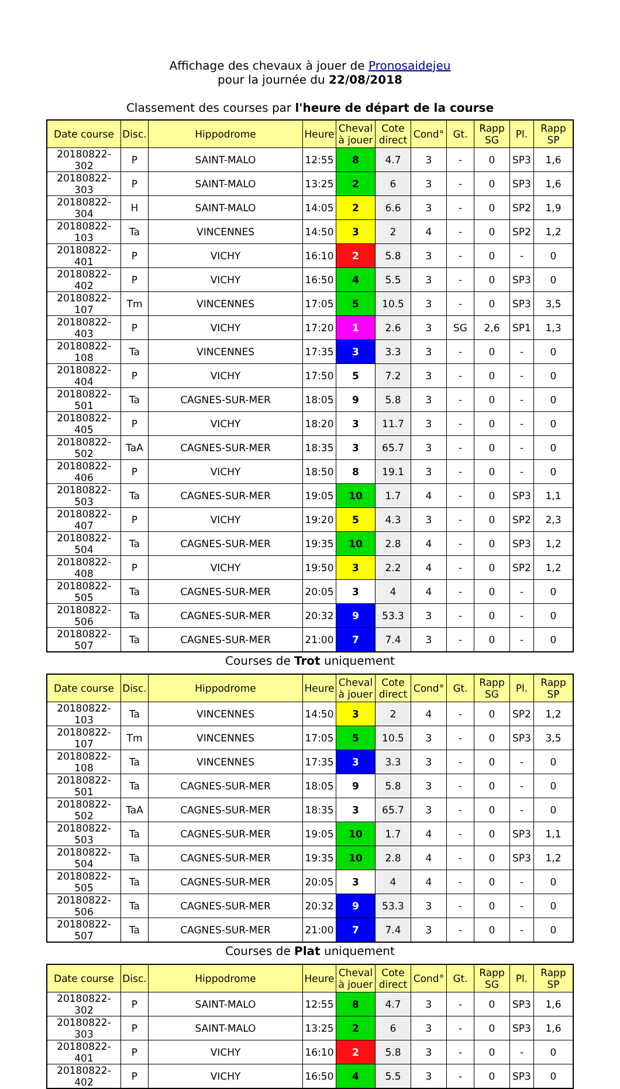Affichage des chevaux à jouer de Pronosaidejeu
pour la journée du 22/08/2018
Classement des courses par l'heure de départ de la course
| Date course | Disc. | Hippodrome | Heure | Cheval à jouer | Cote direct | Cond° | Gt. | Rapp SG | Pl. | Rapp SP |
| --- | --- | --- | --- | --- | --- | --- | --- | --- | --- | --- |
| 20180822-302 | P | SAINT-MALO | 12:55 | 8 | 4.7 | 3 | - | 0 | SP3 | 1,6 |
| 20180822-303 | P | SAINT-MALO | 13:25 | 2 | 6 | 3 | - | 0 | SP3 | 1,6 |
| 20180822-304 | H | SAINT-MALO | 14:05 | 2 | 6.6 | 3 | - | 0 | SP2 | 1,9 |
| 20180822-103 | Ta | VINCENNES | 14:50 | 3 | 2 | 4 | - | 0 | SP2 | 1,2 |
| 20180822-401 | P | VICHY | 16:10 | 2 | 5.8 | 3 | - | 0 | - | 0 |
| 20180822-402 | P | VICHY | 16:50 | 4 | 5.5 | 3 | - | 0 | SP3 | 0 |
| 20180822-107 | Tm | VINCENNES | 17:05 | 5 | 10.5 | 3 | - | 0 | SP3 | 3,5 |
| 20180822-403 | P | VICHY | 17:20 | 1 | 2.6 | 3 | SG | 2,6 | SP1 | 1,3 |
| 20180822-108 | Ta | VINCENNES | 17:35 | 3 | 3.3 | 3 | - | 0 | - | 0 |
| 20180822-404 | P | VICHY | 17:50 | 5 | 7.2 | 3 | - | 0 | - | 0 |
| 20180822-501 | Ta | CAGNES-SUR-MER | 18:05 | 9 | 5.8 | 3 | - | 0 | - | 0 |
| 20180822-405 | P | VICHY | 18:20 | 3 | 11.7 | 3 | - | 0 | - | 0 |
| 20180822-502 | TaA | CAGNES-SUR-MER | 18:35 | 3 | 65.7 | 3 | - | 0 | - | 0 |
| 20180822-406 | P | VICHY | 18:50 | 8 | 19.1 | 3 | - | 0 | - | 0 |
| 20180822-503 | Ta | CAGNES-SUR-MER | 19:05 | 10 | 1.7 | 4 | - | 0 | SP3 | 1,1 |
| 20180822-407 | P | VICHY | 19:20 | 5 | 4.3 | 3 | - | 0 | SP2 | 2,3 |
| 20180822-504 | Ta | CAGNES-SUR-MER | 19:35 | 10 | 2.8 | 4 | - | 0 | SP3 | 1,2 |
| 20180822-408 | P | VICHY | 19:50 | 3 | 2.2 | 4 | - | 0 | SP2 | 1,2 |
| 20180822-505 | Ta | CAGNES-SUR-MER | 20:05 | 3 | 4 | 4 | - | 0 | - | 0 |
| 20180822-506 | Ta | CAGNES-SUR-MER | 20:32 | 9 | 53.3 | 3 | - | 0 | - | 0 |
| 20180822-507 | Ta | CAGNES-SUR-MER | 21:00 | 7 | 7.4 | 3 | - | 0 | - | 0 |
Courses de Trot uniquement
| Date course | Disc. | Hippodrome | Heure | Cheval à jouer | Cote direct | Cond° | Gt. | Rapp SG | Pl. | Rapp SP |
| --- | --- | --- | --- | --- | --- | --- | --- | --- | --- | --- |
| 20180822-103 | Ta | VINCENNES | 14:50 | 3 | 2 | 4 | - | 0 | SP2 | 1,2 |
| 20180822-107 | Tm | VINCENNES | 17:05 | 5 | 10.5 | 3 | - | 0 | SP3 | 3,5 |
| 20180822-108 | Ta | VINCENNES | 17:35 | 3 | 3.3 | 3 | - | 0 | - | 0 |
| 20180822-501 | Ta | CAGNES-SUR-MER | 18:05 | 9 | 5.8 | 3 | - | 0 | - | 0 |
| 20180822-502 | TaA | CAGNES-SUR-MER | 18:35 | 3 | 65.7 | 3 | - | 0 | - | 0 |
| 20180822-503 | Ta | CAGNES-SUR-MER | 19:05 | 10 | 1.7 | 4 | - | 0 | SP3 | 1,1 |
| 20180822-504 | Ta | CAGNES-SUR-MER | 19:35 | 10 | 2.8 | 4 | - | 0 | SP3 | 1,2 |
| 20180822-505 | Ta | CAGNES-SUR-MER | 20:05 | 3 | 4 | 4 | - | 0 | - | 0 |
| 20180822-506 | Ta | CAGNES-SUR-MER | 20:32 | 9 | 53.3 | 3 | - | 0 | - | 0 |
| 20180822-507 | Ta | CAGNES-SUR-MER | 21:00 | 7 | 7.4 | 3 | - | 0 | - | 0 |
Courses de Plat uniquement
| Date course | Disc. | Hippodrome | Heure | Cheval à jouer | Cote direct | Cond° | Gt. | Rapp SG | Pl. | Rapp SP |
| --- | --- | --- | --- | --- | --- | --- | --- | --- | --- | --- |
| 20180822-302 | P | SAINT-MALO | 12:55 | 8 | 4.7 | 3 | - | 0 | SP3 | 1,6 |
| 20180822-303 | P | SAINT-MALO | 13:25 | 2 | 6 | 3 | - | 0 | SP3 | 1,6 |
| 20180822-401 | P | VICHY | 16:10 | 2 | 5.8 | 3 | - | 0 | - | 0 |
| 20180822-402 | P | VICHY | 16:50 | 4 | 5.5 | 3 | - | 0 | SP3 | 0 |